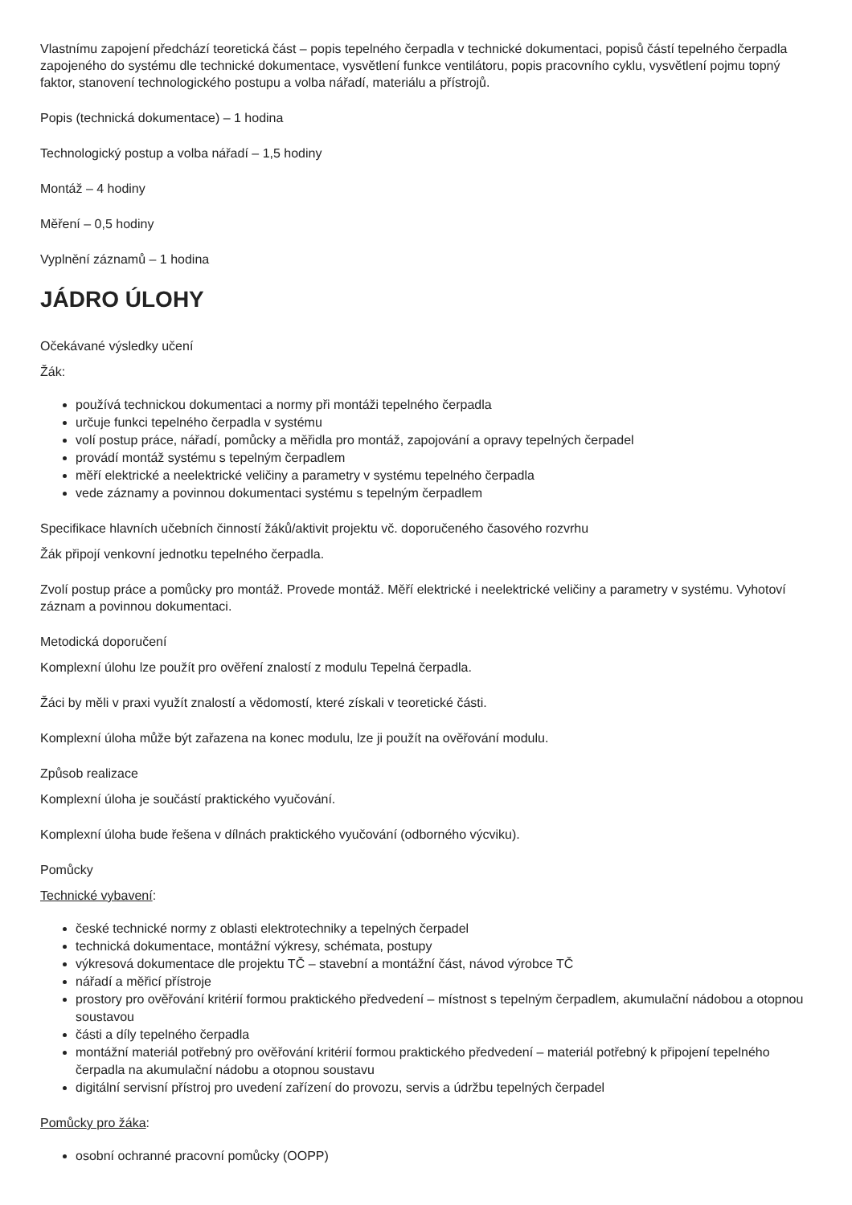Vlastnímu zapojení předchází teoretická část – popis tepelného čerpadla v technické dokumentaci, popisů částí tepelného čerpadla zapojeného do systému dle technické dokumentace, vysvětlení funkce ventilátoru, popis pracovního cyklu, vysvětlení pojmu topný faktor, stanovení technologického postupu a volba nářadí, materiálu a přístrojů.
Popis (technická dokumentace) – 1 hodina
Technologický postup a volba nářadí – 1,5 hodiny
Montáž – 4 hodiny
Měření – 0,5 hodiny
Vyplnění záznamů – 1 hodina
JÁDRO ÚLOHY
Očekávané výsledky učení
Žák:
používá technickou dokumentaci a normy při montáži tepelného čerpadla
určuje funkci tepelného čerpadla v systému
volí postup práce, nářadí, pomůcky a měřidla pro montáž, zapojování a opravy tepelných čerpadel
provádí montáž systému s tepelným čerpadlem
měří elektrické a neelektrické veličiny a parametry v systému tepelného čerpadla
vede záznamy a povinnou dokumentaci systému s tepelným čerpadlem
Specifikace hlavních učebních činností žáků/aktivit projektu vč. doporučeného časového rozvrhu
Žák připojí venkovní jednotku tepelného čerpadla.
Zvolí postup práce a pomůcky pro montáž. Provede montáž. Měří elektrické i neelektrické veličiny a parametry v systému. Vyhotoví záznam a povinnou dokumentaci.
Metodická doporučení
Komplexní úlohu lze použít pro ověření znalostí z modulu Tepelná čerpadla.
Žáci by měli v praxi využít znalostí a vědomostí, které získali v teoretické části.
Komplexní úloha může být zařazena na konec modulu, lze ji použít na ověřování modulu.
Způsob realizace
Komplexní úloha je součástí praktického vyučování.
Komplexní úloha bude řešena v dílnách praktického vyučování (odborného výcviku).
Pomůcky
Technické vybavení:
české technické normy z oblasti elektrotechniky a tepelných čerpadel
technická dokumentace, montážní výkresy, schémata, postupy
výkresová dokumentace dle projektu TČ – stavební a montážní část, návod výrobce TČ
nářadí a měřicí přístroje
prostory pro ověřování kritérií formou praktického předvedení – místnost s tepelným čerpadlem, akumulační nádobou a otopnou soustavou
části a díly tepelného čerpadla
montážní materiál potřebný pro ověřování kritérií formou praktického předvedení – materiál potřebný k připojení tepelného čerpadla na akumulační nádobu a otopnou soustavu
digitální servisní přístroj pro uvedení zařízení do provozu, servis a údržbu tepelných čerpadel
Pomůcky pro žáka:
osobní ochranné pracovní pomůcky (OOPP)